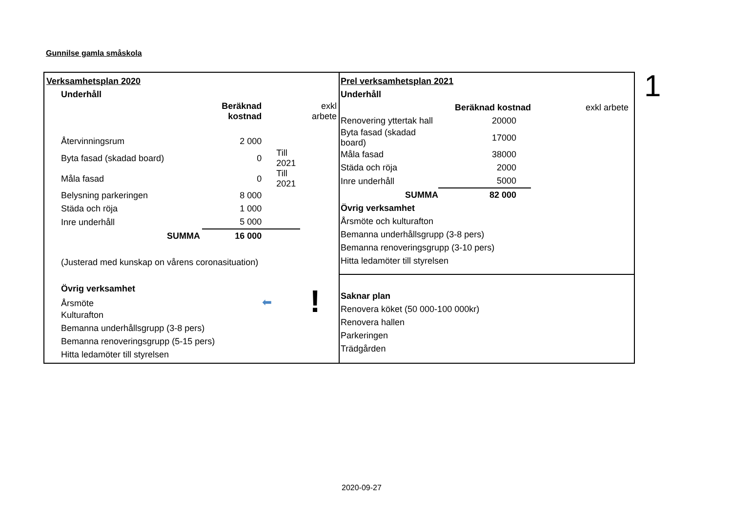Gunnilse gamla småskola
Verksamhetsplan 2020
Underhåll
| | Beräknad kostnad | | exkl arbete |
| Återvinningsrum | 2 000 | | |
| Byta fasad (skadad board) | 0 | Till 2021 | |
| Måla fasad | 0 | Till 2021 | |
| Belysning parkeringen | 8 000 | | |
| Städa och röja | 1 000 | | |
| Inre underhåll | 5 000 | | |
| SUMMA | 16 000 | | |
(Justerad med kunskap on vårens coronasituation)
Övrig verksamhet
Årsmöte ⬅
Kulturafton
Bemanna underhållsgrupp (3-8 pers)
Bemanna renoveringsgrupp (5-15 pers)
Hitta ledamöter till styrelsen
Prel verksamhetsplan 2021
Underhåll
| | Beräknad kostnad | exkl arbete |
| Renovering yttertak hall | 20000 | |
| Byta fasad (skadad board) | 17000 | |
| Måla fasad | 38000 | |
| Städa och röja | 2000 | |
| Inre underhåll | 5000 | |
| SUMMA | 82 000 | |
Övrig verksamhet
Årsmöte och kulturafton
Bemanna underhållsgrupp (3-8 pers)
Bemanna renoveringsgrupp (3-10 pers)
Hitta ledamöter till styrelsen
Saknar plan
Renovera köket (50 000-100 000kr)
Renovera hallen
Parkeringen
Trädgården
!
1
2020-09-27